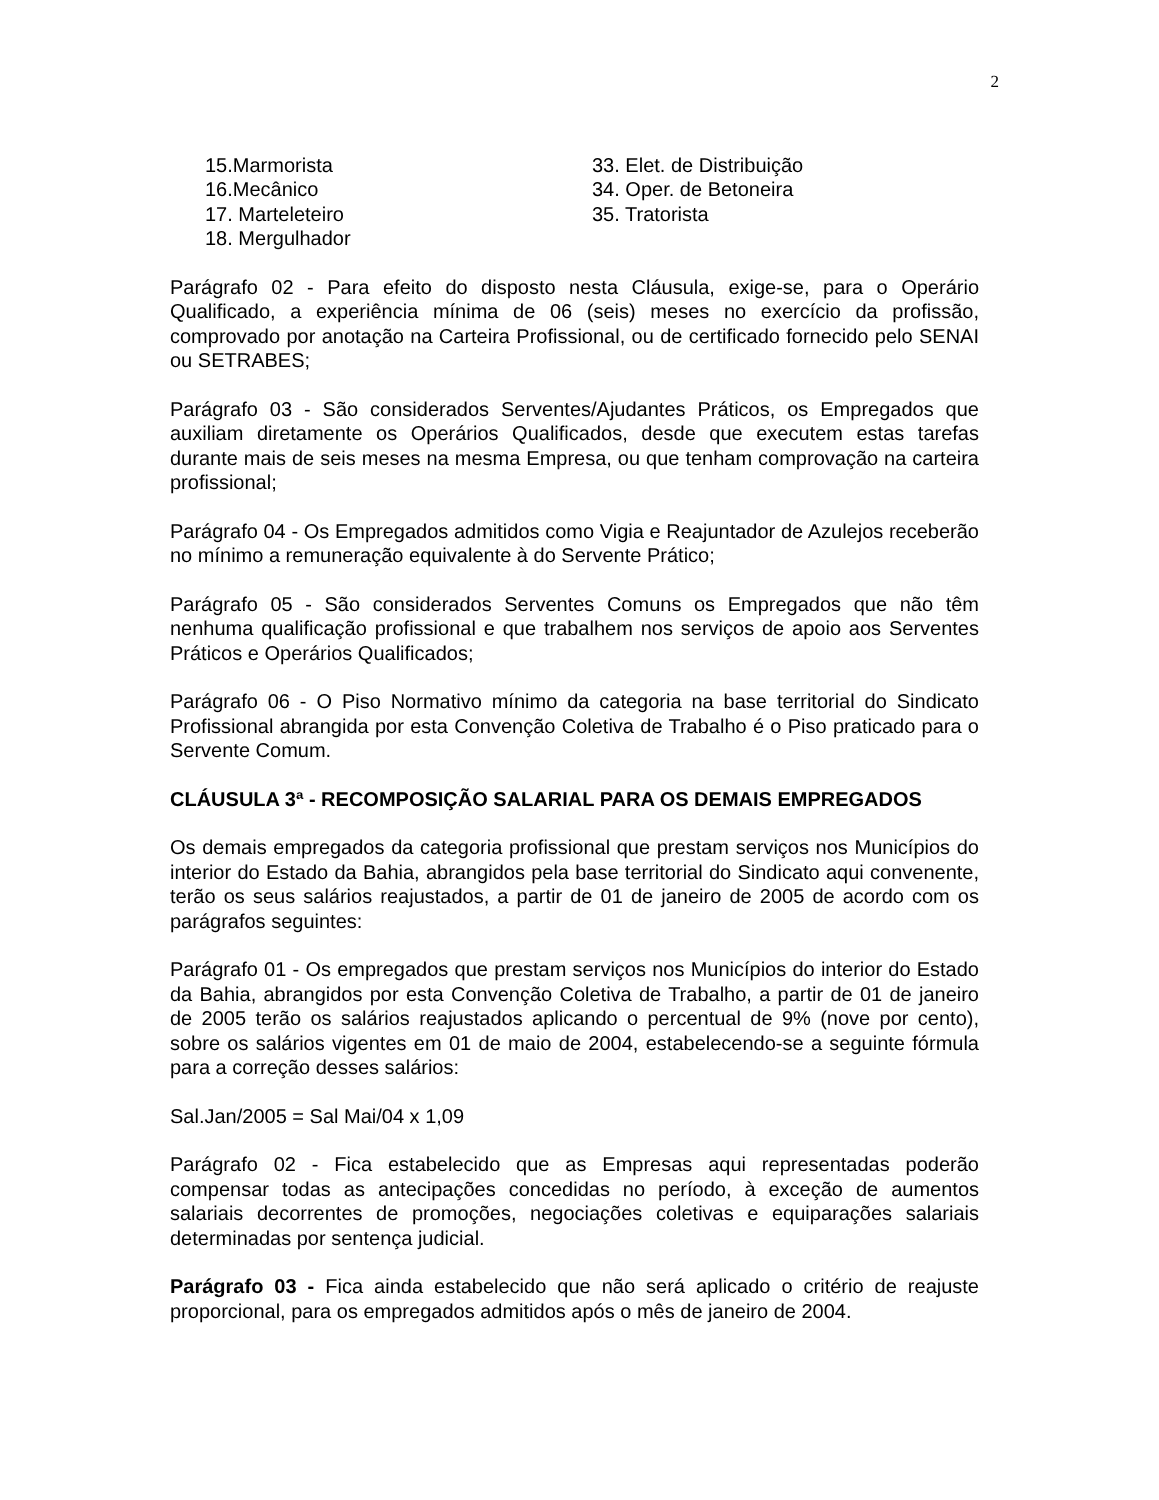2
15.Marmorista
16.Mecânico
17. Marteleteiro
18. Mergulhador
33. Elet. de Distribuição
34. Oper. de Betoneira
35. Tratorista
Parágrafo 02 - Para efeito do disposto nesta Cláusula, exige-se, para o Operário Qualificado, a experiência mínima de 06 (seis) meses no exercício da profissão, comprovado por anotação na Carteira Profissional, ou de certificado fornecido pelo SENAI ou SETRABES;
Parágrafo 03 - São considerados Serventes/Ajudantes Práticos, os Empregados que auxiliam diretamente os Operários Qualificados, desde que executem estas tarefas durante mais de seis meses na mesma Empresa, ou que tenham comprovação na carteira profissional;
Parágrafo 04 - Os Empregados admitidos como Vigia e Reajuntador de Azulejos receberão no mínimo a remuneração equivalente à do Servente Prático;
Parágrafo 05 - São considerados Serventes Comuns os Empregados que não têm nenhuma qualificação profissional e que trabalhem nos serviços de apoio aos Serventes Práticos e Operários Qualificados;
Parágrafo 06 - O Piso Normativo mínimo da categoria na base territorial do Sindicato Profissional abrangida por esta Convenção Coletiva de Trabalho é o Piso praticado para o Servente Comum.
CLÁUSULA 3ª - RECOMPOSIÇÃO SALARIAL PARA OS DEMAIS EMPREGADOS
Os demais empregados da categoria profissional que prestam serviços nos Municípios do interior do Estado da Bahia, abrangidos pela base territorial do Sindicato aqui convenente, terão os seus salários reajustados, a partir de 01 de janeiro de 2005 de acordo com os parágrafos seguintes:
Parágrafo 01 - Os empregados que prestam serviços nos Municípios do interior do Estado da Bahia, abrangidos por esta Convenção Coletiva de Trabalho, a partir de 01 de janeiro de 2005 terão os salários reajustados aplicando o percentual de 9% (nove por cento), sobre os salários vigentes em 01 de maio de 2004, estabelecendo-se a seguinte fórmula para a correção desses salários:
Sal.Jan/2005 = Sal Mai/04 x 1,09
Parágrafo 02 - Fica estabelecido que as Empresas aqui representadas poderão compensar todas as antecipações concedidas no período, à exceção de aumentos salariais decorrentes de promoções, negociações coletivas e equiparações salariais determinadas por sentença judicial.
Parágrafo 03 - Fica ainda estabelecido que não será aplicado o critério de reajuste proporcional, para os empregados admitidos após o mês de janeiro de 2004.